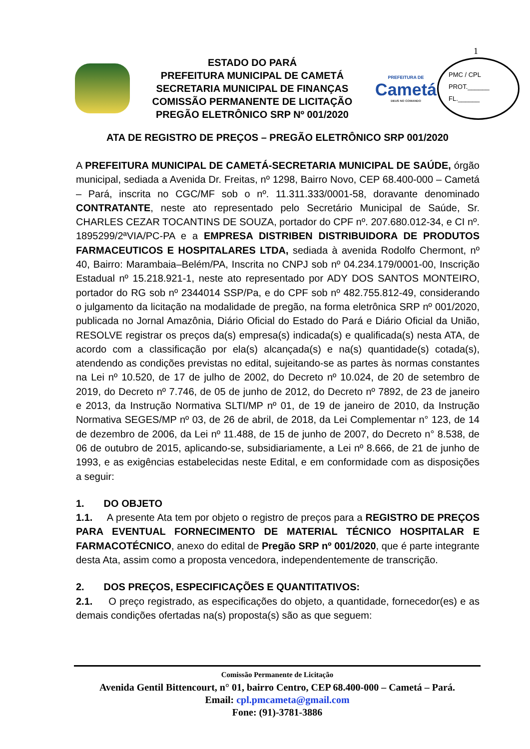1
ESTADO DO PARÁ
PREFEITURA MUNICIPAL DE CAMETÁ
SECRETARIA MUNICIPAL DE FINANÇAS
COMISSÃO PERMANENTE DE LICITAÇÃO
PREGÃO ELETRÔNICO SRP Nº 001/2020
PREFEITURA DE
Cametá
DEUS NO COMANDO
PMC / CPL
PROT.______
FL.______
ATA DE REGISTRO DE PREÇOS – PREGÃO ELETRÔNICO SRP 001/2020
A PREFEITURA MUNICIPAL DE CAMETÁ-SECRETARIA MUNICIPAL DE SAÚDE, órgão municipal, sediada a Avenida Dr. Freitas, nº 1298, Bairro Novo, CEP 68.400-000 – Cametá – Pará, inscrita no CGC/MF sob o nº. 11.311.333/0001-58, doravante denominado CONTRATANTE, neste ato representado pelo Secretário Municipal de Saúde, Sr. CHARLES CEZAR TOCANTINS DE SOUZA, portador do CPF nº. 207.680.012-34, e CI nº. 1895299/2ªVIA/PC-PA e a EMPRESA DISTRIBEN DISTRIBUIDORA DE PRODUTOS FARMACEUTICOS E HOSPITALARES LTDA, sediada à avenida Rodolfo Chermont, nº 40, Bairro: Marambaia–Belém/PA, Inscrita no CNPJ sob nº 04.234.179/0001-00, Inscrição Estadual nº 15.218.921-1, neste ato representado por ADY DOS SANTOS MONTEIRO, portador do RG sob nº 2344014 SSP/Pa, e do CPF sob nº 482.755.812-49, considerando o julgamento da licitação na modalidade de pregão, na forma eletrônica SRP nº 001/2020, publicada no Jornal Amazônia, Diário Oficial do Estado do Pará e Diário Oficial da União, RESOLVE registrar os preços da(s) empresa(s) indicada(s) e qualificada(s) nesta ATA, de acordo com a classificação por ela(s) alcançada(s) e na(s) quantidade(s) cotada(s), atendendo as condições previstas no edital, sujeitando-se as partes às normas constantes na Lei nº 10.520, de 17 de julho de 2002, do Decreto nº 10.024, de 20 de setembro de 2019, do Decreto nº 7.746, de 05 de junho de 2012, do Decreto nº 7892, de 23 de janeiro e 2013, da Instrução Normativa SLTI/MP nº 01, de 19 de janeiro de 2010, da Instrução Normativa SEGES/MP nº 03, de 26 de abril, de 2018, da Lei Complementar n° 123, de 14 de dezembro de 2006, da Lei nº 11.488, de 15 de junho de 2007, do Decreto n° 8.538, de 06 de outubro de 2015, aplicando-se, subsidiariamente, a Lei nº 8.666, de 21 de junho de 1993, e as exigências estabelecidas neste Edital, e em conformidade com as disposições a seguir:
1. DO OBJETO
1.1. A presente Ata tem por objeto o registro de preços para a REGISTRO DE PREÇOS PARA EVENTUAL FORNECIMENTO DE MATERIAL TÉCNICO HOSPITALAR E FARMACOTÉCNICO, anexo do edital de Pregão SRP nº 001/2020, que é parte integrante desta Ata, assim como a proposta vencedora, independentemente de transcrição.
2. DOS PREÇOS, ESPECIFICAÇÕES E QUANTITATIVOS:
2.1. O preço registrado, as especificações do objeto, a quantidade, fornecedor(es) e as demais condições ofertadas na(s) proposta(s) são as que seguem:
Comissão Permanente de Licitação
Avenida Gentil Bittencourt, n° 01, bairro Centro, CEP 68.400-000 – Cametá – Pará.
Email: cpl.pmcameta@gmail.com
Fone: (91)-3781-3886